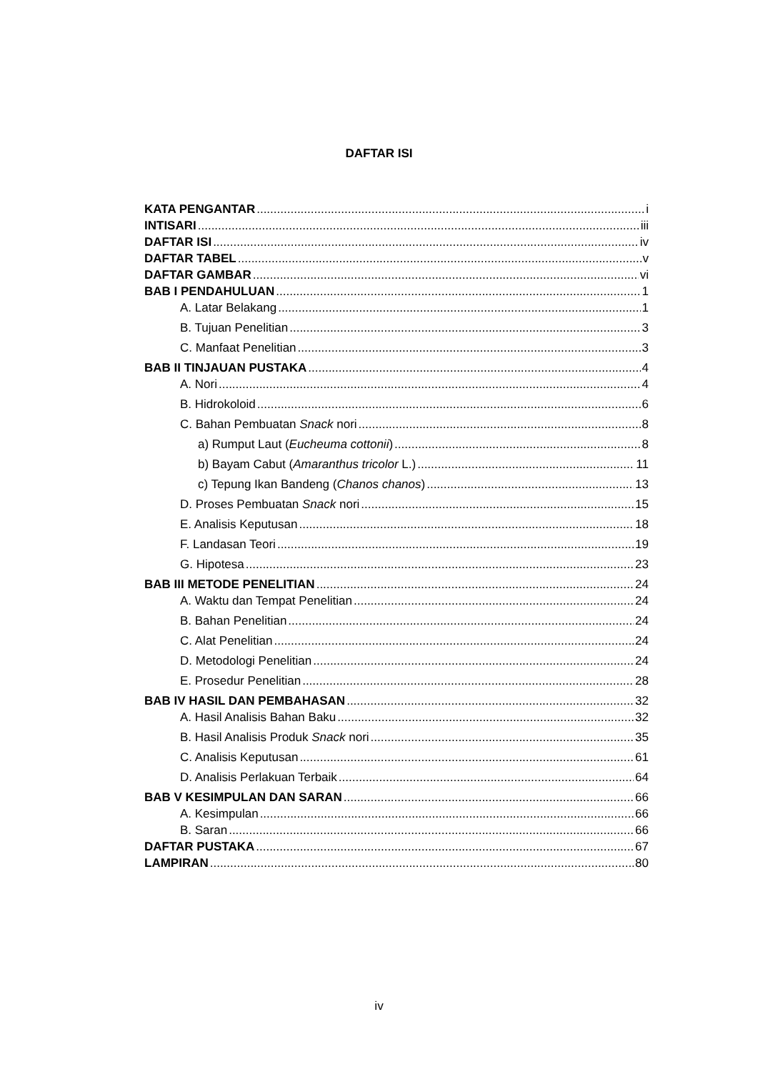DAFTAR ISI
KATA PENGANTAR i
INTISARI iii
DAFTAR ISI iv
DAFTAR TABEL v
DAFTAR GAMBAR vi
BAB I PENDAHULUAN 1
A. Latar Belakang 1
B. Tujuan Penelitian 3
C. Manfaat Penelitian 3
BAB II TINJAUAN PUSTAKA 4
A. Nori 4
B. Hidrokoloid 6
C. Bahan Pembuatan Snack nori 8
a) Rumput Laut (Eucheuma cottonii) 8
b) Bayam Cabut (Amaranthus tricolor L.) 11
c) Tepung Ikan Bandeng (Chanos chanos) 13
D. Proses Pembuatan Snack nori 15
E. Analisis Keputusan 18
F. Landasan Teori 19
G. Hipotesa 23
BAB III METODE PENELITIAN 24
A. Waktu dan Tempat Penelitian 24
B. Bahan Penelitian 24
C. Alat Penelitian 24
D. Metodologi Penelitian 24
E. Prosedur Penelitian 28
BAB IV HASIL DAN PEMBAHASAN 32
A. Hasil Analisis Bahan Baku 32
B. Hasil Analisis Produk Snack nori 35
C. Analisis Keputusan 61
D. Analisis Perlakuan Terbaik 64
BAB V KESIMPULAN DAN SARAN 66
A. Kesimpulan 66
B. Saran 66
DAFTAR PUSTAKA 67
LAMPIRAN 80
iv